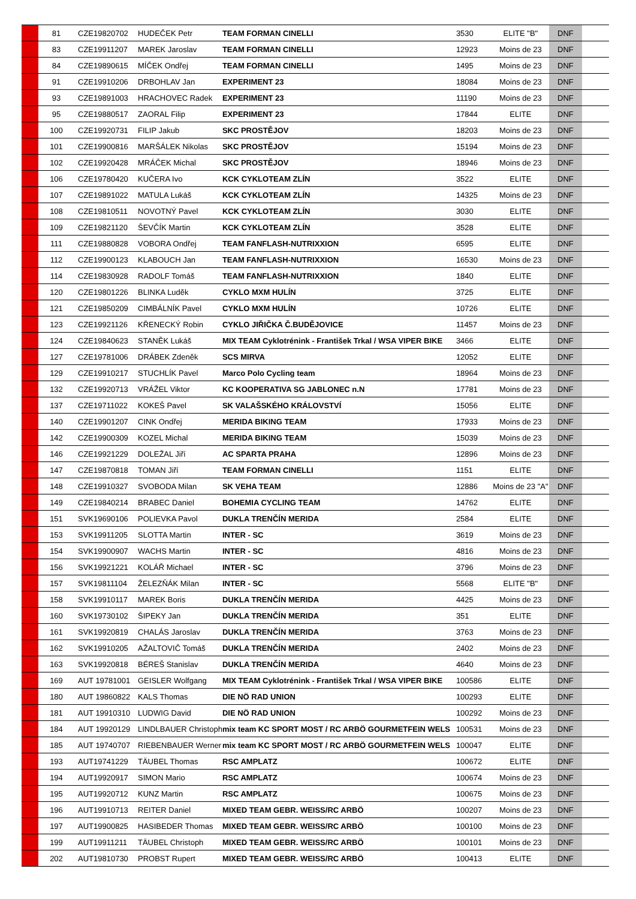| | 81 | CZE19820702 | HUDEČEK Petr | TEAM FORMAN CINELLI | 3530 | ELITE "B" | DNF | |
| | 83 | CZE19911207 | MAREK Jaroslav | TEAM FORMAN CINELLI | 12923 | Moins de 23 | DNF | |
| | 84 | CZE19890615 | MÍČEK Ondřej | TEAM FORMAN CINELLI | 1495 | Moins de 23 | DNF | |
| | 91 | CZE19910206 | DRBOHLAV Jan | EXPERIMENT 23 | 18084 | Moins de 23 | DNF | |
| | 93 | CZE19891003 | HRACHOVEC Radek | EXPERIMENT 23 | 11190 | Moins de 23 | DNF | |
| | 95 | CZE19880517 | ZAORAL Filip | EXPERIMENT 23 | 17844 | ELITE | DNF | |
| | 100 | CZE19920731 | FILIP Jakub | SKC PROSTĚJOV | 18203 | Moins de 23 | DNF | |
| | 101 | CZE19900816 | MARŠÁLEK Nikolas | SKC PROSTĚJOV | 15194 | Moins de 23 | DNF | |
| | 102 | CZE19920428 | MRÁČEK Michal | SKC PROSTĚJOV | 18946 | Moins de 23 | DNF | |
| | 106 | CZE19780420 | KUČERA Ivo | KCK CYKLOTEAM ZLÍN | 3522 | ELITE | DNF | |
| | 107 | CZE19891022 | MATULA Lukáš | KCK CYKLOTEAM ZLÍN | 14325 | Moins de 23 | DNF | |
| | 108 | CZE19810511 | NOVOTNÝ Pavel | KCK CYKLOTEAM ZLÍN | 3030 | ELITE | DNF | |
| | 109 | CZE19821120 | ŠEVČÍK Martin | KCK CYKLOTEAM ZLÍN | 3528 | ELITE | DNF | |
| | 111 | CZE19880828 | VOBORA Ondřej | TEAM FANFLASH-NUTRIXXION | 6595 | ELITE | DNF | |
| | 112 | CZE19900123 | KLABOUCH Jan | TEAM FANFLASH-NUTRIXXION | 16530 | Moins de 23 | DNF | |
| | 114 | CZE19830928 | RADOLF Tomáš | TEAM FANFLASH-NUTRIXXION | 1840 | ELITE | DNF | |
| | 120 | CZE19801226 | BLINKA Luděk | CYKLO MXM HULÍN | 3725 | ELITE | DNF | |
| | 121 | CZE19850209 | CIMBÁLNÍK Pavel | CYKLO MXM HULÍN | 10726 | ELITE | DNF | |
| | 123 | CZE19921126 | KŘENECKÝ Robin | CYKLO JIŘIČKA Č.BUDĚJOVICE | 11457 | Moins de 23 | DNF | |
| | 124 | CZE19840623 | STANĚK Lukáš | MIX TEAM Cyklotrénink - František Trkal / WSA VIPER BIKE | 3466 | ELITE | DNF | |
| | 127 | CZE19781006 | DRÁBEK Zdeněk | SCS MIRVA | 12052 | ELITE | DNF | |
| | 129 | CZE19910217 | STUCHLÍK Pavel | Marco Polo Cycling team | 18964 | Moins de 23 | DNF | |
| | 132 | CZE19920713 | VRÁŽEL Viktor | KC KOOPERATIVA SG JABLONEC n.N | 17781 | Moins de 23 | DNF | |
| | 137 | CZE19711022 | KOKEŠ Pavel | SK VALAŠSKÉHO KRÁLOVSTVÍ | 15056 | ELITE | DNF | |
| | 140 | CZE19901207 | CINK Ondřej | MERIDA BIKING TEAM | 17933 | Moins de 23 | DNF | |
| | 142 | CZE19900309 | KOZEL Michal | MERIDA BIKING TEAM | 15039 | Moins de 23 | DNF | |
| | 146 | CZE19921229 | DOLEŽAL Jiří | AC SPARTA PRAHA | 12896 | Moins de 23 | DNF | |
| | 147 | CZE19870818 | TOMAN Jiří | TEAM FORMAN CINELLI | 1151 | ELITE | DNF | |
| | 148 | CZE19910327 | SVOBODA Milan | SK VEHA TEAM | 12886 | Moins de 23 "A" | DNF | |
| | 149 | CZE19840214 | BRABEC Daniel | BOHEMIA CYCLING TEAM | 14762 | ELITE | DNF | |
| | 151 | SVK19690106 | POLIEVKA Pavol | DUKLA TRENČÍN MERIDA | 2584 | ELITE | DNF | |
| | 153 | SVK19911205 | SLOTTA Martin | INTER - SC | 3619 | Moins de 23 | DNF | |
| | 154 | SVK19900907 | WACHS Martin | INTER - SC | 4816 | Moins de 23 | DNF | |
| | 156 | SVK19921221 | KOLÁŘ Michael | INTER - SC | 3796 | Moins de 23 | DNF | |
| | 157 | SVK19811104 | ŽELEZŇÁK Milan | INTER - SC | 5568 | ELITE "B" | DNF | |
| | 158 | SVK19910117 | MAREK Boris | DUKLA TRENČÍN MERIDA | 4425 | Moins de 23 | DNF | |
| | 160 | SVK19730102 | ŠIPEKY Jan | DUKLA TRENČÍN MERIDA | 351 | ELITE | DNF | |
| | 161 | SVK19920819 | CHALÁS Jaroslav | DUKLA TRENČÍN MERIDA | 3763 | Moins de 23 | DNF | |
| | 162 | SVK19910205 | AŽALTOVIČ Tomáš | DUKLA TRENČÍN MERIDA | 2402 | Moins de 23 | DNF | |
| | 163 | SVK19920818 | BÉREŠ Stanislav | DUKLA TRENČÍN MERIDA | 4640 | Moins de 23 | DNF | |
| | 169 | AUT 19781001 | GEISLER Wolfgang | MIX TEAM Cyklotrénink - František Trkal / WSA VIPER BIKE | 100586 | ELITE | DNF | |
| | 180 | AUT 19860822 | KALS Thomas | DIE NÖ RAD UNION | 100293 | ELITE | DNF | |
| | 181 | AUT 19910310 | LUDWIG David | DIE NÖ RAD UNION | 100292 | Moins de 23 | DNF | |
| | 184 | AUT 19920129 | LINDLBAUER Christoph | mix team KC SPORT MOST / RC ARBÖ GOURMETFEIN WELS | 100531 | Moins de 23 | DNF | |
| | 185 | AUT 19740707 | RIEBENBAUER Werner | mix team KC SPORT MOST / RC ARBÖ GOURMETFEIN WELS | 100047 | ELITE | DNF | |
| | 193 | AUT19741229 | TÄUBEL Thomas | RSC AMPLATZ | 100672 | ELITE | DNF | |
| | 194 | AUT19920917 | SIMON Mario | RSC AMPLATZ | 100674 | Moins de 23 | DNF | |
| | 195 | AUT19920712 | KUNZ Martin | RSC AMPLATZ | 100675 | Moins de 23 | DNF | |
| | 196 | AUT19910713 | REITER Daniel | MIXED TEAM GEBR. WEISS/RC ARBÖ | 100207 | Moins de 23 | DNF | |
| | 197 | AUT19900825 | HASIBEDER Thomas | MIXED TEAM GEBR. WEISS/RC ARBÖ | 100100 | Moins de 23 | DNF | |
| | 199 | AUT19911211 | TÄUBEL Christoph | MIXED TEAM GEBR. WEISS/RC ARBÖ | 100101 | Moins de 23 | DNF | |
| | 202 | AUT19810730 | PROBST Rupert | MIXED TEAM GEBR. WEISS/RC ARBÖ | 100413 | ELITE | DNF | |